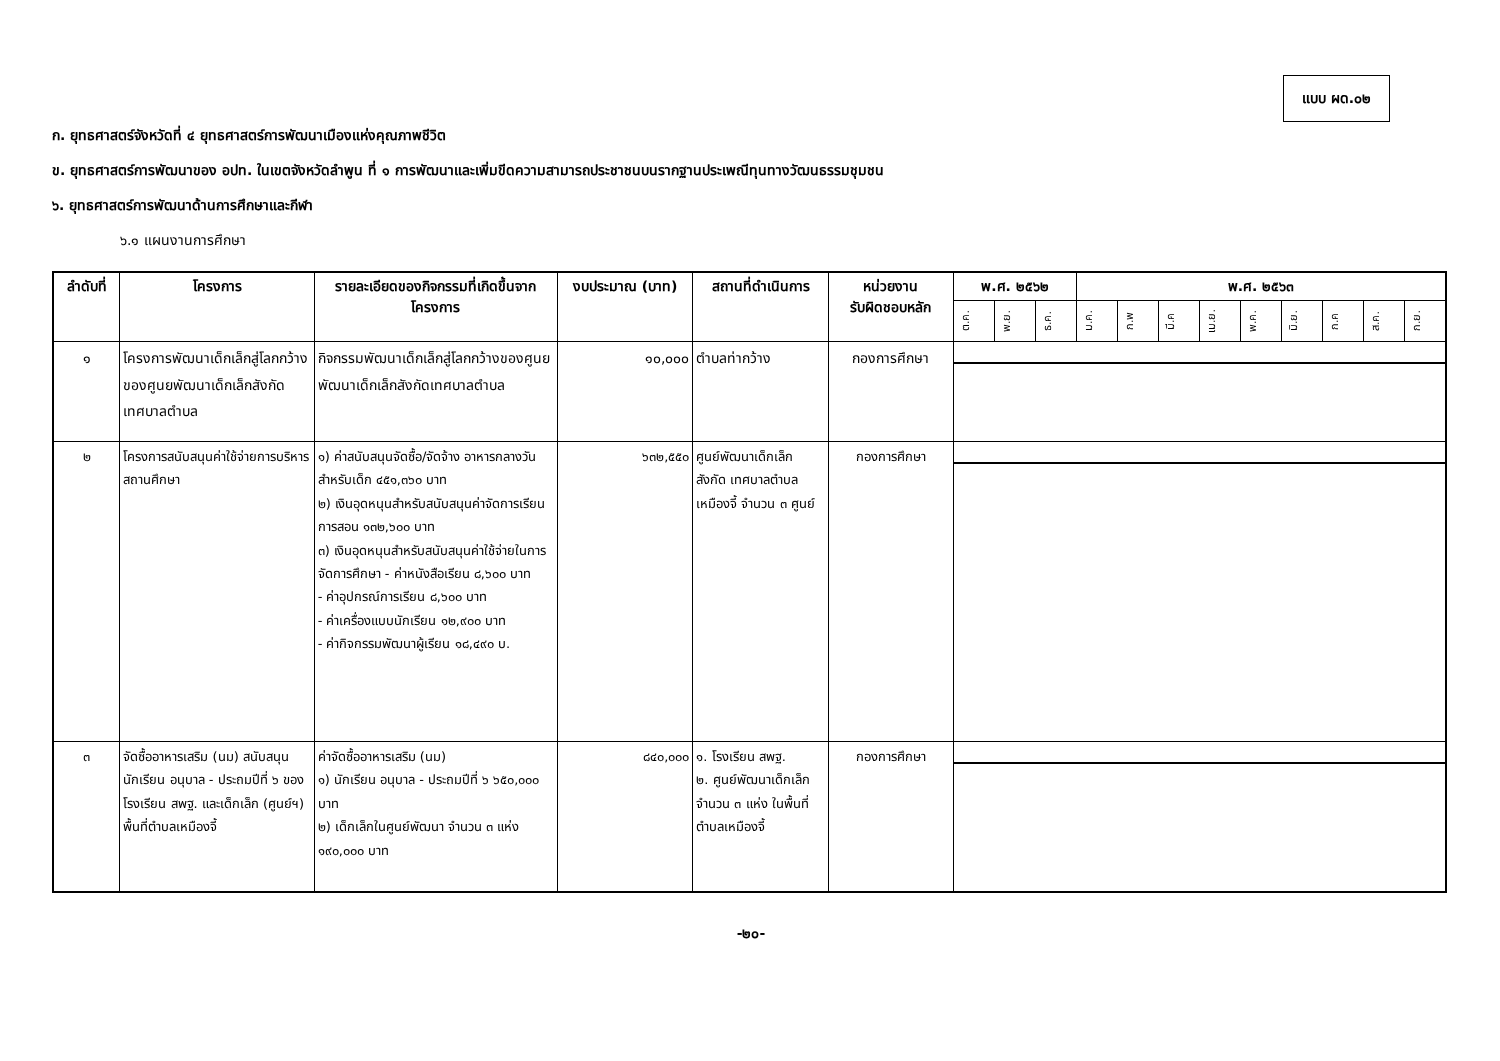แบบ ผด.๐๒
ก. ยุทธศาสตร์จังหวัดที่ ๔ ยุทธศาสตร์การพัฒนาเมืองแห่งคุณภาพชีวิต
ข. ยุทธศาสตร์การพัฒนาของ อปท. ในเขตจังหวัดลำพูน ที่ ๑ การพัฒนาและเพิ่มขีดความสามารถประชาชนบนรากฐานประเพณีทุนทางวัฒนธรรมชุมชน
๖. ยุทธศาสตร์การพัฒนาด้านการศึกษาและกีฬา
๖.๑ แผนงานการศึกษา
| ลำดับที่ | โครงการ | รายละเอียดของกิจกรรมที่เกิดขึ้นจากโครงการ | งบประมาณ (บาท) | สถานที่ดำเนินการ | หน่วยงาน รับผิดชอบหลัก | พ.ศ. ๒๕๖๒ | | | พ.ศ. ๒๕๖๓ | | | | | | | | |
| --- | --- | --- | --- | --- | --- | --- | --- | --- | --- | --- | --- | --- | --- | --- | --- | --- | --- |
| | | | | | | ต.ค. | พ.ย. | ธ.ค. | ม.ค. | ก.พ | มี.ค | เม.ย. | พ.ค. | มิ.ย. | ก.ค | ส.ค. | ก.ย. |
| ๑ | โครงการพัฒนาเด็กเล็กสู่โลกกว้างของศูนยพัฒนาเด็กเล็กสังกัดเทศบาลตำบล | กิจกรรมพัฒนาเด็กเล็กสู่โลกกว้างของศูนยพัฒนาเด็กเล็กสังกัดเทศบาลตำบล | ๑๐,๐๐๐ | ตำบลท่ากว้าง | กองการศึกษา | | | | | | | | | | | | |
| ๒ | โครงการสนับสนุนค่าใช้จ่ายการบริหารสถานศึกษา | ๑) ค่าสนับสนุนจัดซื้อ/จัดจ้าง อาหารกลางวันสำหรับเด็ก ๔๕๑,๓๖๐ บาท ๒) เงินอุดหนุนสำหรับสนับสนุนค่าจัดการเรียนการสอน ๑๓๒,๖๐๐ บาท ๓) เงินอุดหนุนสำหรับสนับสนุนค่าใช้จ่ายในการจัดการศึกษา - ค่าหนังสือเรียน ๘,๖๐๐ บาท - ค่าอุปกรณ์การเรียน ๘,๖๐๐ บาท - ค่าเครื่องแบบนักเรียน ๑๒,๙๐๐ บาท - ค่ากิจกรรมพัฒนาผู้เรียน ๑๘,๔๙๐ บ. | ๖๓๒,๕๕๐ | ศูนย์พัฒนาเด็กเล็ก สังกัด เทศบาลตำบลเหมืองจี้ จำนวน ๓ ศูนย์ | กองการศึกษา | | | | | | | | | | | | |
| ๓ | จัดซื้ออาหารเสริม (นม) สนับสนุนนักเรียน อนุบาล - ประถมปีที่ ๖ ของโรงเรียน สพฐ. และเด็กเล็ก (ศูนย์ฯ) พื้นที่ตำบลเหมืองจี้ | ค่าจัดซื้ออาหารเสริม (นม) ๑) นักเรียน อนุบาล - ประถมปีที่ ๖ ๖๕๐,๐๐๐ บาท ๒) เด็กเล็กในศูนย์พัฒนา จำนวน ๓ แห่ง ๑๙๐,๐๐๐ บาท | ๘๔๐,๐๐๐ | ๑. โรงเรียน สพฐ. ๒. ศูนย์พัฒนาเด็กเล็ก จำนวน ๓ แห่ง ในพื้นที่ตำบลเหมืองจี้ | กองการศึกษา | | | | | | | | | | | | |
-๒๐-